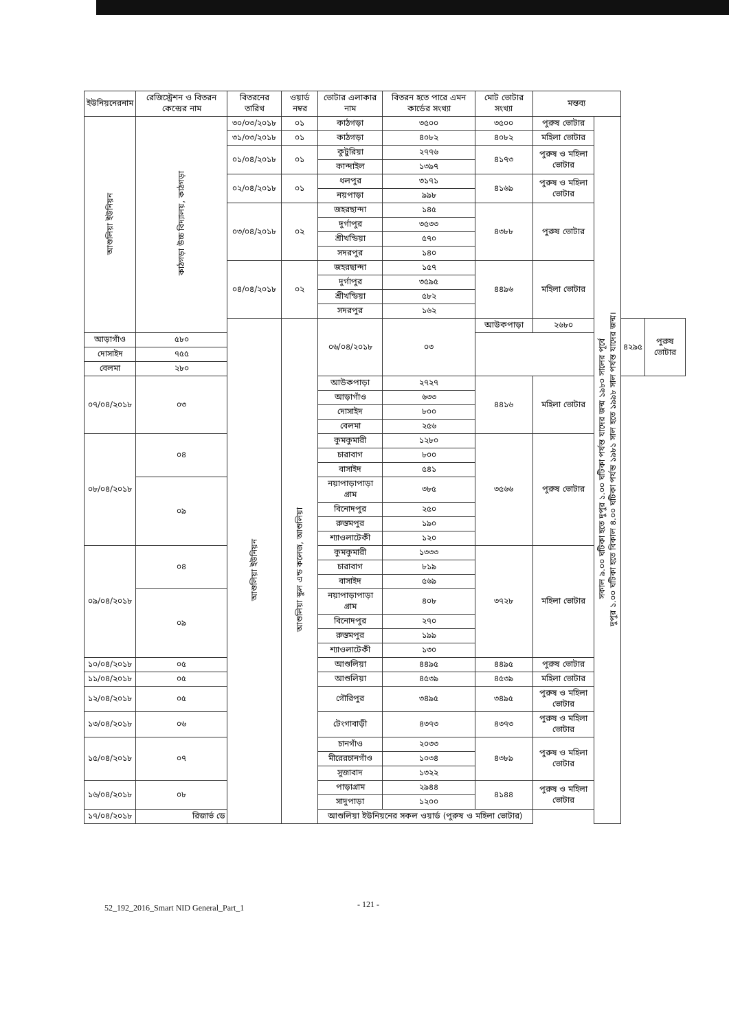| ইউনিয়নেরনাম | রেজিস্ট্রেশন ও বিতরন কেন্দ্রের নাম | বিতরনের তারিখ | ওয়ার্ড নম্বর | ভোটার এলাকার নাম | বিতরন হতে পারে এমন কার্ডের সংখ্যা | মোট ভোটার সংখ্যা | মন্তব্য | | | |
| --- | --- | --- | --- | --- | --- | --- | --- | --- | --- | --- |
| আশুলিয়া ইউনিয়ন | কাঠগড়া উচ্চ বিদ্যালয়, কাঠগড়া | ৩০/০৩/২০১৮ | ০১ | কাঠগড়া | ৩৫০০ | ৩৫০০ | পুরুষ ভোটার | সকাল ৯.০০ ঘটিকা হতে দুপুর ১.০০ ঘটিকা পর্যন্ত যাদের জন্ম ১৯৮০ সালের পূর্বে দুপুর ১.০০ ঘটিকা হতে বিকাল ৪.০০ ঘটিকা পর্যন্ত ১৯৮১ সাল হতে ১৯৯৮ সাল পর্যন্ত যাদের জন্ম। | | |
| | | ৩১/০৩/২০১৮ | ০১ | কাঠগড়া | ৪০৮২ | ৪০৮২ | মহিলা ভোটার | | | |
| | | ০১/০৪/২০১৮ | ০১ | কুটুরিয়া | ২৭৭৬ | ৪১৭৩ | পুরুষ ও মহিলা ভোটার | | | |
| | | | | কান্দাইল | ১৩৯৭ | | | | | |
| | | ০২/০৪/২০১৮ | ০১ | ধলপুর | ৩১৭১ | ৪১৬৯ | পুরুষ ও মহিলা ভোটার | | | |
| | | | | নয়পাড়া | ৯৯৮ | | | | | |
| | | ০৩/০৪/২০১৮ | ০২ | জহরছান্দা | ১৪৫ | ৪৩৮৮ | পুরুষ ভোটার | | | |
| | | | | দুর্গাপুর | ৩৫৩৩ | | | | | |
| | | | | শ্রীখন্ডিয়া | ৫৭০ | | | | | |
| | | | | সদরপুর | ১৪০ | | | | | |
| | | ০৪/০৪/২০১৮ | ০২ | জহরছান্দা | ১৫৭ | ৪৪৯৬ | মহিলা ভোটার | | | |
| | | | | দুর্গাপুর | ৩৫৯৫ | | | | | |
| | | | | শ্রীখন্ডিয়া | ৫৮২ | | | | | |
| | | | | সদরপুর | ১৬২ | | | | | |
| | | আশুলিয়া ইউনিয়ন | আশুলিয়া স্কুল এন্ড কলেজ, আশুলিয়া | ০৬/০৪/২০১৮ | ০৩ | আউকপাড়া | ২৬৮০ | | ৪২৯৫ | পুরুষ ভোটার |
| আড়াগাঁও | ৫৮০ | | | | | | | | | |
| দোসাইদ | ৭৫৫ | | | | | | | | | |
| বেলমা | ২৮০ | | | | | | | | | |
| ০৭/০৪/২০১৮ | ০৩ | | | আউকপাড়া | ২৭২৭ | ৪৪১৬ | মহিলা ভোটার | | | |
| | | | | আড়াগাঁও | ৬৩৩ | | | | | |
| | | | | দোসাইদ | ৮০০ | | | | | |
| | | | | বেলমা | ২৫৬ | | | | | |
| ০৮/০৪/২০১৮ | ০৪ | | | কুমকুমারী | ১২৮০ | ৩৫৬৬ | পুরুষ ভোটার | | | |
| | | | | চারাবাগ | ৮০০ | | | | | |
| | | | | বাসাইদ | ৫৪১ | | | | | |
| | ০৯ | | | নয়াপাড়াপাড়া গ্রাম | ৩৮৫ | | | | | |
| | | | | বিনোদপুর | ২৫০ | | | | | |
| | | | | রুস্তমপুর | ১৯০ | | | | | |
| | | | | শ্যাওলাটেকী | ১২০ | | | | | |
| ০৯/০৪/২০১৮ | ০৪ | | | কুমকুমারী | ১৩৩৩ | ৩৭২৮ | মহিলা ভোটার | | | |
| | | | | চারাবাগ | ৮১৯ | | | | | |
| | | | | বাসাইদ | ৫৬৯ | | | | | |
| | ০৯ | | | নয়াপাড়াপাড়া গ্রাম | ৪০৮ | | | | | |
| | | | | বিনোদপুর | ২৭০ | | | | | |
| | | | | রুস্তমপুর | ১৯৯ | | | | | |
| | | | | শ্যাওলাটেকী | ১৩০ | | | | | |
| ১০/০৪/২০১৮ | ০৫ | | | আশুলিয়া | ৪৪৯৫ | ৪৪৯৫ | পুরুষ ভোটার | | | |
| ১১/০৪/২০১৮ | ০৫ | | | আশুলিয়া | ৪৫৩৯ | ৪৫৩৯ | মহিলা ভোটার | | | |
| ১২/০৪/২০১৮ | ০৫ | | | গৌরিপুর | ৩৪৯৫ | ৩৪৯৫ | পুরুষ ও মহিলা ভোটার | | | |
| ১৩/০৪/২০১৮ | ০৬ | | | টেংগাবাড়ী | ৪৩৭৩ | ৪৩৭৩ | পুরুষ ও মহিলা ভোটার | | | |
| ১৫/০৪/২০১৮ | ০৭ | | | চানগাঁও | ২০৩৩ | ৪৩৮৯ | পুরুষ ও মহিলা ভোটার | | | |
| | | | | মীরেরচানগাঁও | ১০৩৪ | | | | | |
| | | | | সুজাবাদ | ১৩২২ | | | | | |
| ১৬/০৪/২০১৮ | ০৮ | | | পাড়াগ্রাম | ২৯৪৪ | ৪১৪৪ | পুরুষ ও মহিলা ভোটার | | | |
| | | | | সাদুপাড়া | ১২০০ | | | | | |
| ১৭/০৪/২০১৮ | রিজার্ভ ডে | | | আশুলিয়া ইউনিয়নের সকল ওয়ার্ড (পুরুষ ও মহিলা ভোটার) | | | | | | |
52_192_2016_Smart NID General_Part_1 - 121 -